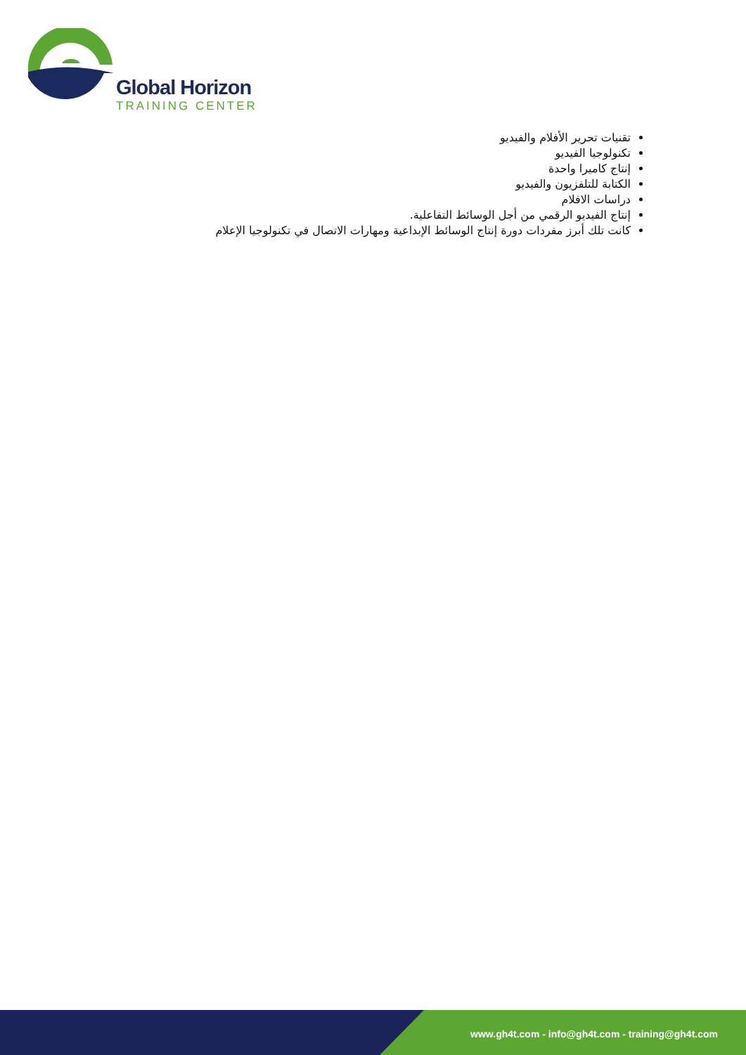Global Horizon
TRAINING CENTER
تقنيات تحرير الأفلام والفيديو
تكنولوجيا الفيديو
إنتاج كاميرا واحدة
الكتابة للتلفزيون والفيديو
دراسات الافلام
إنتاج الفيديو الرقمي من أجل الوسائط التفاعلية.
كانت تلك أبرز مفردات دورة إنتاج الوسائط الإبداعية ومهارات الاتصال في تكنولوجيا الإعلام
www.gh4t.com - info@gh4t.com - training@gh4t.com